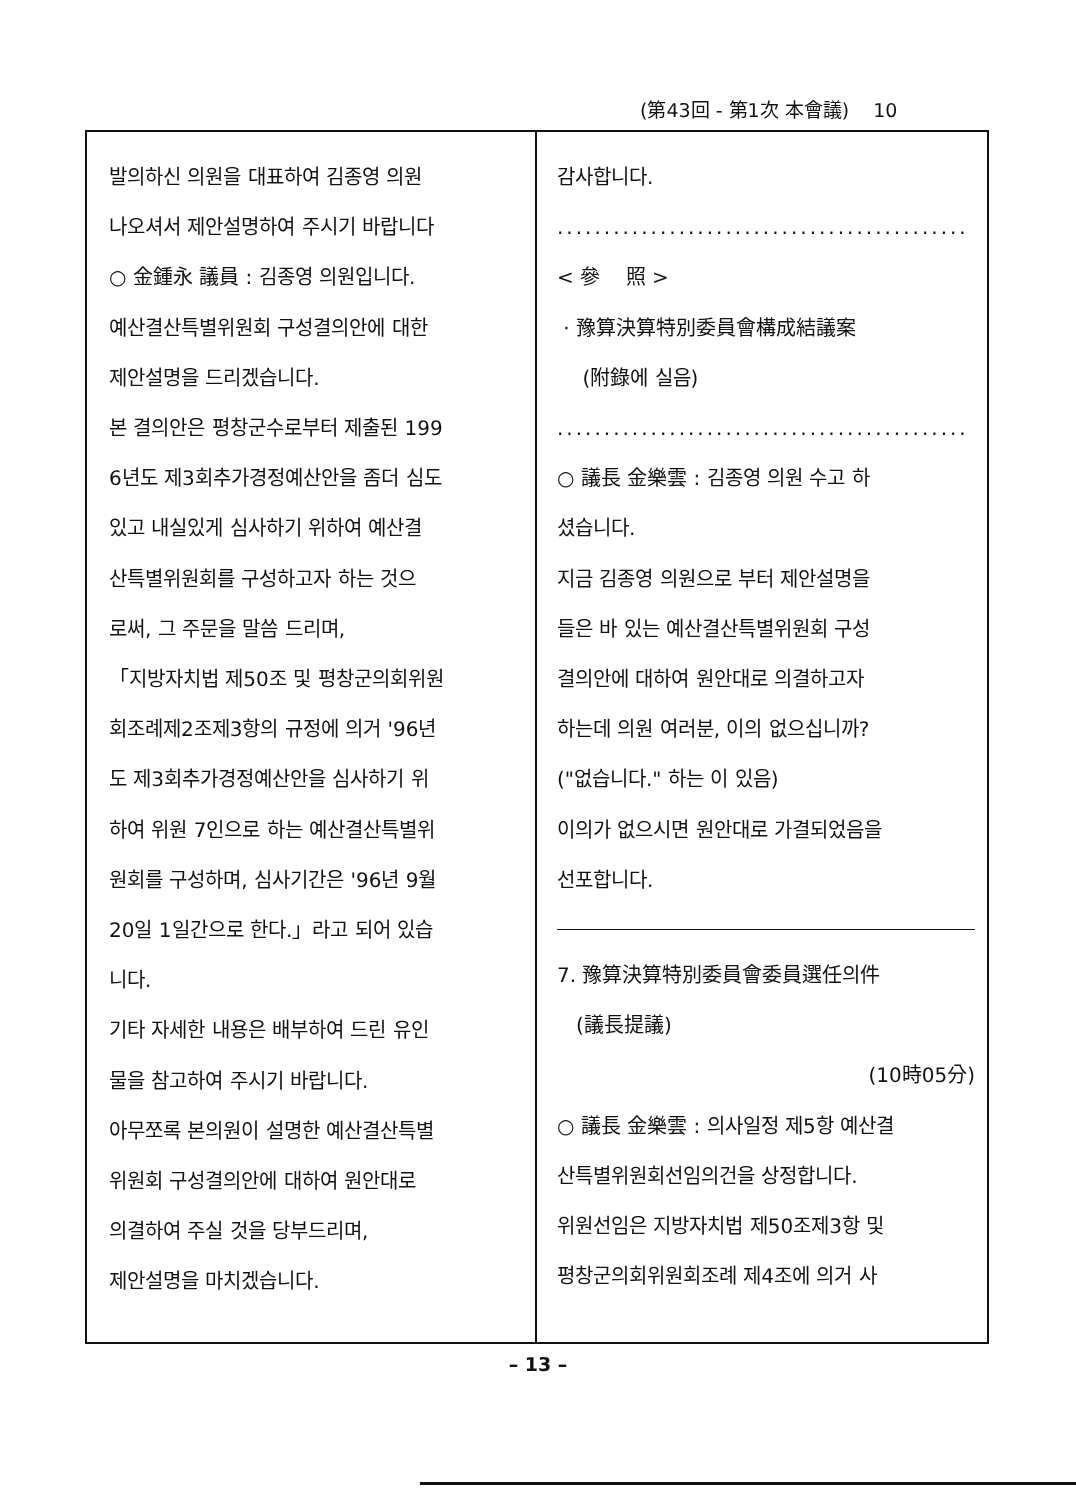(第43回 - 第1次 本會議) 10
발의하신 의원을 대표하여 김종영 의원
나오셔서 제안설명하여 주시기 바랍니다
○ 金鍾永 議員 : 김종영 의원입니다.
예산결산특별위원회 구성결의안에 대한
제안설명을 드리겠습니다.
본 결의안은 평창군수로부터 제출된 199
6년도 제3회추가경정예산안을 좀더 심도
있고 내실있게 심사하기 위하여 예산결
산특별위원회를 구성하고자 하는 것으
로써, 그 주문을 말씀 드리며,
「지방자치법 제50조 및 평창군의회위원
회조례제2조제3항의 규정에 의거 '96년
도 제3회추가경정예산안을 심사하기 위
하여 위원 7인으로 하는 예산결산특별위
원회를 구성하며, 심사기간은 '96년 9월
20일 1일간으로 한다.」라고 되어 있습
니다.
기타 자세한 내용은 배부하여 드린 유인
물을 참고하여 주시기 바랍니다.
아무쪼록 본의원이 설명한 예산결산특별
위원회 구성결의안에 대하여 원안대로
의결하여 주실 것을 당부드리며,
제안설명을 마치겠습니다.
감사합니다.
............................................
< 參 照 >
· 豫算決算特別委員會構成結議案
(附錄에 실음)
............................................
○ 議長 金樂雲 : 김종영 의원 수고 하
셨습니다.
지금 김종영 의원으로 부터 제안설명을
들은 바 있는 예산결산특별위원회 구성
결의안에 대하여 원안대로 의결하고자
하는데 의원 여러분, 이의 없으십니까?
("없습니다." 하는 이 있음)
이의가 없으시면 원안대로 가결되었음을
선포합니다.
7. 豫算決算特別委員會委員選任의件
(議長提議)
(10時05分)
○ 議長 金樂雲 : 의사일정 제5항 예산결
산특별위원회선임의건을 상정합니다.
위원선임은 지방자치법 제50조제3항 및
평창군의회위원회조례 제4조에 의거 사
– 13 –